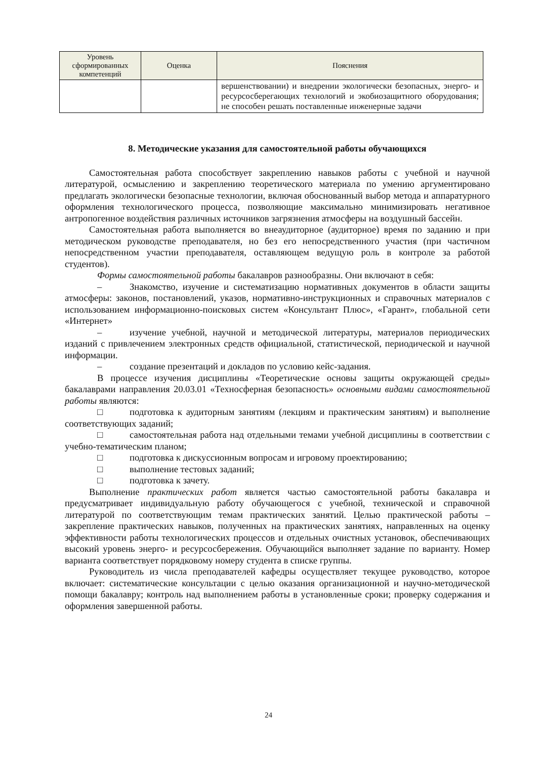| Уровень сформированных компетенций | Оценка | Пояснения |
| --- | --- | --- |
| | | вершенствовании) и внедрении экологически безопасных, энерго- и ресурсосберегающих технологий и экобиозащитного оборудования; не способен решать поставленные инженерные задачи |
8. Методические указания для самостоятельной работы обучающихся
Самостоятельная работа способствует закреплению навыков работы с учебной и научной литературой, осмыслению и закреплению теоретического материала по умению аргументировано предлагать экологически безопасные технологии, включая обоснованный выбор метода и аппаратурного оформления технологического процесса, позволяющие максимально минимизировать негативное антропогенное воздействия различных источников загрязнения атмосферы на воздушный бассейн.
Самостоятельная работа выполняется во внеаудиторное (аудиторное) время по заданию и при методическом руководстве преподавателя, но без его непосредственного участия (при частичном непосредственном участии преподавателя, оставляющем ведущую роль в контроле за работой студентов).
Формы самостоятельной работы бакалавров разнообразны. Они включают в себя:
– Знакомство, изучение и систематизацию нормативных документов в области защиты атмосферы: законов, постановлений, указов, нормативно-инструкционных и справочных материалов с использованием информационно-поисковых систем «Консультант Плюс», «Гарант», глобальной сети «Интернет»
– изучение учебной, научной и методической литературы, материалов периодических изданий с привлечением электронных средств официальной, статистической, периодической и научной информации.
– создание презентаций и докладов по условию кейс-задания.
В процессе изучения дисциплины «Теоретические основы защиты окружающей среды» бакалаврами направления 20.03.01 «Техносферная безопасность» основными видами самостоятельной работы являются:
□ подготовка к аудиторным занятиям (лекциям и практическим занятиям) и выполнение соответствующих заданий;
□ самостоятельная работа над отдельными темами учебной дисциплины в соответствии с учебно-тематическим планом;
□ подготовка к дискуссионным вопросам и игровому проектированию;
□ выполнение тестовых заданий;
□ подготовка к зачету.
Выполнение практических работ является частью самостоятельной работы бакалавра и предусматривает индивидуальную работу обучающегося с учебной, технической и справочной литературой по соответствующим темам практических занятий. Целью практической работы – закрепление практических навыков, полученных на практических занятиях, направленных на оценку эффективности работы технологических процессов и отдельных очистных установок, обеспечивающих высокий уровень энерго- и ресурсосбережения. Обучающийся выполняет задание по варианту. Номер варианта соответствует порядковому номеру студента в списке группы.
Руководитель из числа преподавателей кафедры осуществляет текущее руководство, которое включает: систематические консультации с целью оказания организационной и научно-методической помощи бакалавру; контроль над выполнением работы в установленные сроки; проверку содержания и оформления завершенной работы.
24